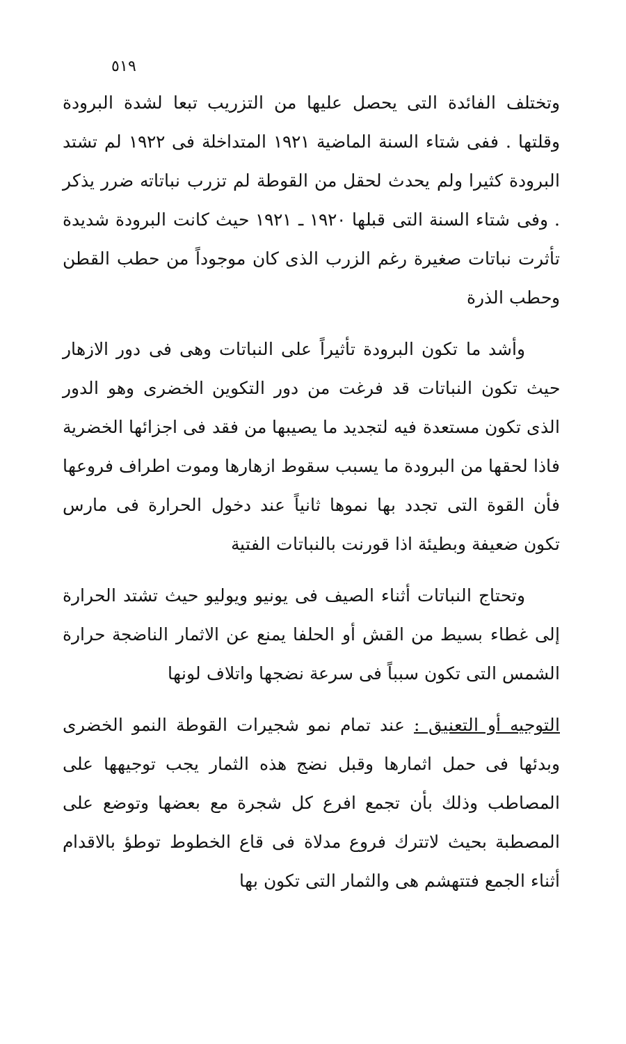٥١٩
وتختلف الفائدة التى يحصل عليها من التزريب تبعا لشدة البرودة وقلتها . ففى شتاء السنة الماضية ١٩٢١ المتداخلة فى ١٩٢٢ لم تشتد البرودة كثيرا ولم يحدث لحقل من القوطة لم تزرب نباتاته ضرر يذكر . وفى شتاء السنة التى قبلها ١٩٢٠ ـ ١٩٢١ حيث كانت البرودة شديدة تأثرت نباتات صغيرة رغم الزرب الذى كان موجوداً من حطب القطن وحطب الذرة
وأشد ما تكون البرودة تأثيراً على النباتات وهى فى دور الازهار حيث تكون النباتات قد فرغت من دور التكوين الخضرى وهو الدور الذى تكون مستعدة فيه لتجديد ما يصيبها من فقد فى اجزائها الخضرية فاذا لحقها من البرودة ما يسبب سقوط ازهارها وموت اطراف فروعها فأن القوة التى تجدد بها نموها ثانياً عند دخول الحرارة فى مارس تكون ضعيفة وبطيئة اذا قورنت بالنباتات الفتية
وتحتاج النباتات أثناء الصيف فى يونيو ويوليو حيث تشتد الحرارة إلى غطاء بسيط من القش أو الحلفا يمنع عن الاثمار الناضجة حرارة الشمس التى تكون سبباً فى سرعة نضجها واتلاف لونها
التوجيه أو التعنيق : عند تمام نمو شجيرات القوطة النمو الخضرى وبدئها فى حمل اثمارها وقبل نضج هذه الثمار يجب توجيهها على المصاطب وذلك بأن تجمع افرع كل شجرة مع بعضها وتوضع على المصطبة بحيث لاتترك فروع مدلاة فى قاع الخطوط توطؤ بالاقدام أثناء الجمع فتتهشم هى والثمار التى تكون بها